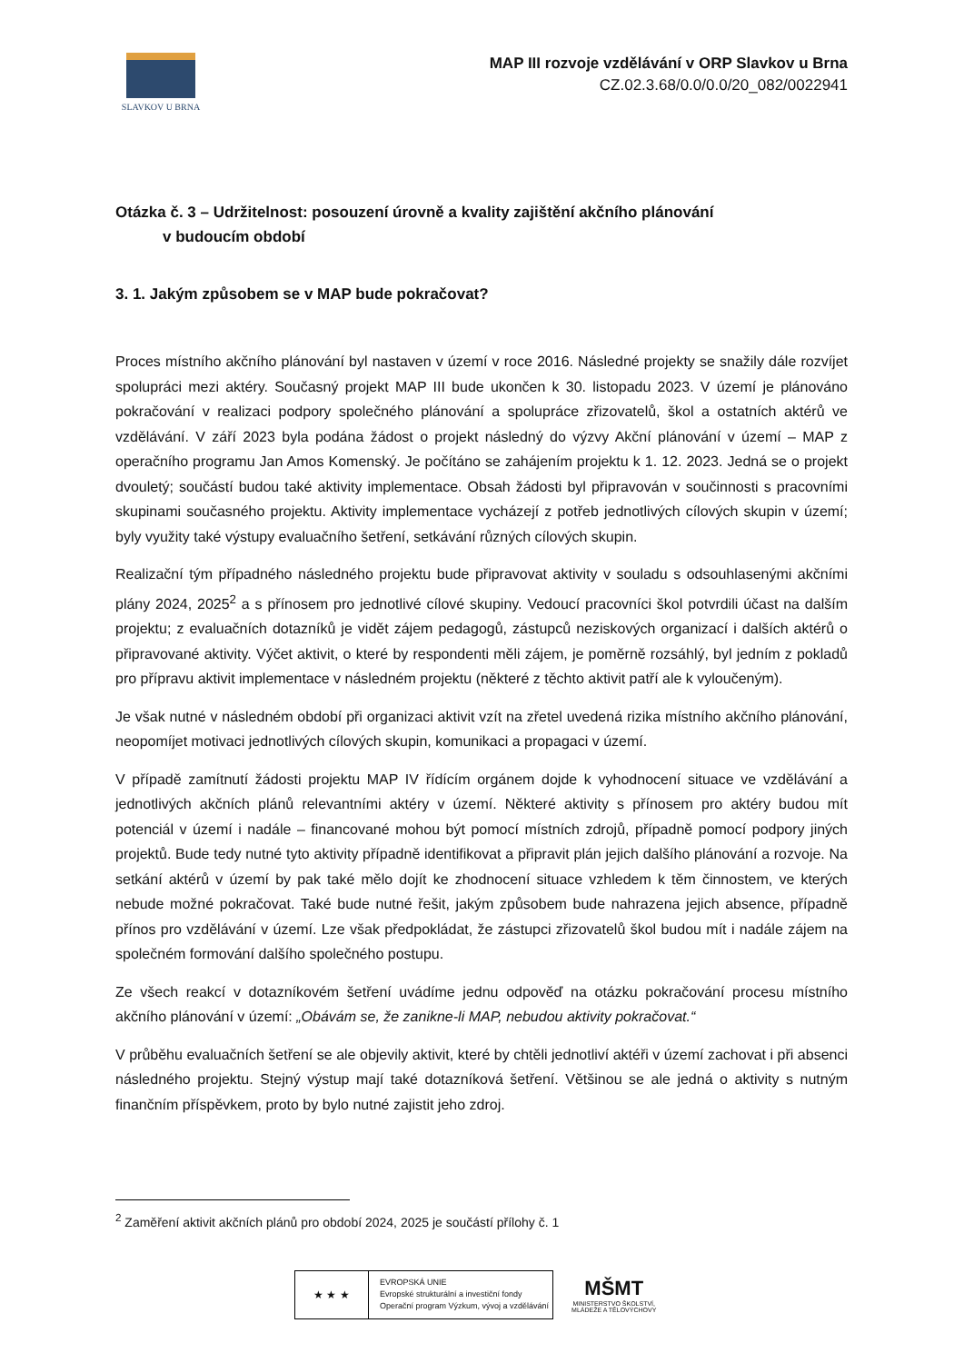SLAVKOV U BRNA
MAP III rozvoje vzdělávání v ORP Slavkov u Brna
CZ.02.3.68/0.0/0.0/20_082/0022941
Otázka č. 3 – Udržitelnost: posouzení úrovně a kvality zajištění akčního plánování
v budoucím období
3. 1. Jakým způsobem se v MAP bude pokračovat?
Proces místního akčního plánování byl nastaven v území v roce 2016. Následné projekty se snažily dále rozvíjet spolupráci mezi aktéry. Současný projekt MAP III bude ukončen k 30. listopadu 2023. V území je plánováno pokračování v realizaci podpory společného plánování a spolupráce zřizovatelů, škol a ostatních aktérů ve vzdělávání. V září 2023 byla podána žádost o projekt následný do výzvy Akční plánování v území – MAP z operačního programu Jan Amos Komenský. Je počítáno se zahájením projektu k 1. 12. 2023. Jedná se o projekt dvouletý; součástí budou také aktivity implementace. Obsah žádosti byl připravován v součinnosti s pracovními skupinami současného projektu. Aktivity implementace vycházejí z potřeb jednotlivých cílových skupin v území; byly využity také výstupy evaluačního šetření, setkávání různých cílových skupin.
Realizační tým případného následného projektu bude připravovat aktivity v souladu s odsouhlasenými akčními plány 2024, 2025<sup>2</sup> a s přínosem pro jednotlivé cílové skupiny. Vedoucí pracovníci škol potvrdili účast na dalším projektu; z evaluačních dotazníků je vidět zájem pedagogů, zástupců neziskových organizací i dalších aktérů o připravované aktivity. Výčet aktivit, o které by respondenti měli zájem, je poměrně rozsáhlý, byl jedním z pokladů pro přípravu aktivit implementace v následném projektu (některé z těchto aktivit patří ale k vyloučeným).
Je však nutné v následném období při organizaci aktivit vzít na zřetel uvedená rizika místního akčního plánování, neopomíjet motivaci jednotlivých cílových skupin, komunikaci a propagaci v území.
V případě zamítnutí žádosti projektu MAP IV řídícím orgánem dojde k vyhodnocení situace ve vzdělávání a jednotlivých akčních plánů relevantními aktéry v území. Některé aktivity s přínosem pro aktéry budou mít potenciál v území i nadále – financované mohou být pomocí místních zdrojů, případně pomocí podpory jiných projektů. Bude tedy nutné tyto aktivity případně identifikovat a připravit plán jejich dalšího plánování a rozvoje. Na setkání aktérů v území by pak také mělo dojít ke zhodnocení situace vzhledem k těm činnostem, ve kterých nebude možné pokračovat. Také bude nutné řešit, jakým způsobem bude nahrazena jejich absence, případně přínos pro vzdělávání v území. Lze však předpokládat, že zástupci zřizovatelů škol budou mít i nadále zájem na společném formování dalšího společného postupu.
Ze všech reakcí v dotazníkovém šetření uvádíme jednu odpověď na otázku pokračování procesu místního akčního plánování v území: „Obávám se, že zanikne-li MAP, nebudou aktivity pokračovat.“
V průběhu evaluačních šetření se ale objevily aktivit, které by chtěli jednotliví aktéři v území zachovat i při absenci následného projektu. Stejný výstup mají také dotazníková šetření. Většinou se ale jedná o aktivity s nutným finančním příspěvkem, proto by bylo nutné zajistit jeho zdroj.
<sup>2</sup> Zaměření aktivit akčních plánů pro období 2024, 2025 je součástí přílohy č. 1
★ ★ ★
EVROPSKÁ UNIE
Evropské strukturální a investiční fondy
Operační program Výzkum, vývoj a vzdělávání
MŠMT
MINISTERSTVO ŠKOLSTVÍ,
MLÁDEŽE A TĚLOVÝCHOVY